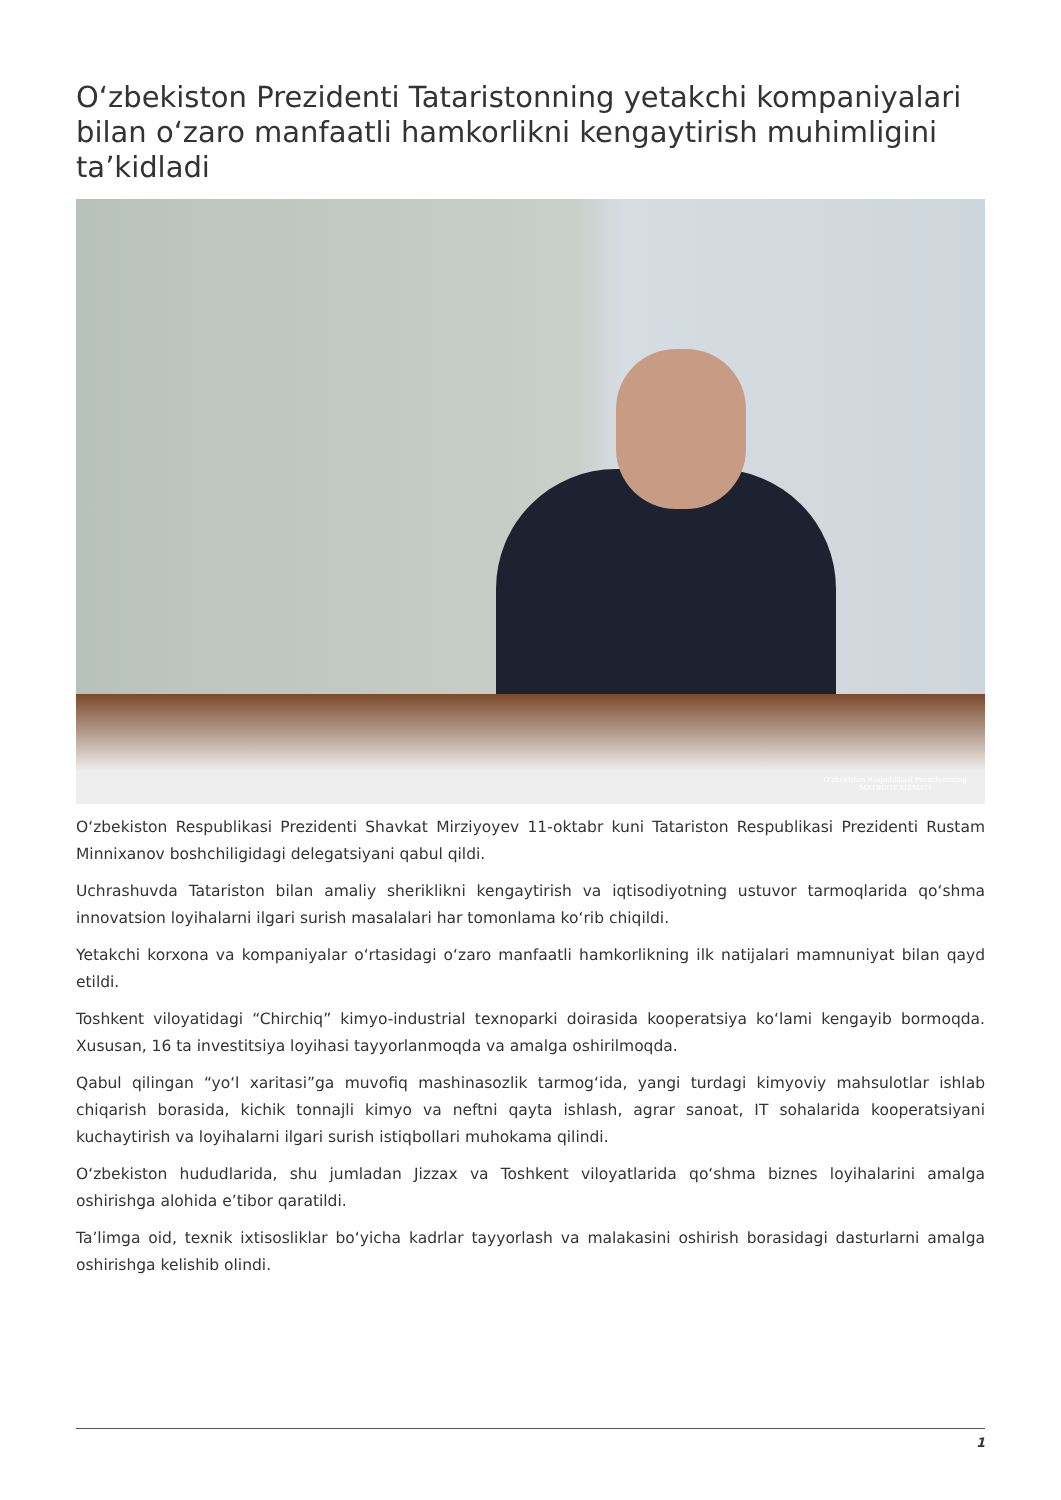O‘zbekiston Prezidenti Tataristonning yetakchi kompaniyalari bilan o‘zaro manfaatli hamkorlikni kengaytirish muhimligini ta’kidladi
O‘zbekiston Respublikasi Prezidentining
MATBUOT XIZMATI
O‘zbekiston Respublikasi Prezidenti Shavkat Mirziyoyev 11-oktabr kuni Tatariston Respublikasi Prezidenti Rustam Minnixanov boshchiligidagi delegatsiyani qabul qildi.
Uchrashuvda Tatariston bilan amaliy sheriklikni kengaytirish va iqtisodiyotning ustuvor tarmoqlarida qo‘shma innovatsion loyihalarni ilgari surish masalalari har tomonlama ko‘rib chiqildi.
Yetakchi korxona va kompaniyalar o‘rtasidagi o‘zaro manfaatli hamkorlikning ilk natijalari mamnuniyat bilan qayd etildi.
Toshkent viloyatidagi “Chirchiq” kimyo-industrial texnoparki doirasida kooperatsiya ko‘lami kengayib bormoqda. Xususan, 16 ta investitsiya loyihasi tayyorlanmoqda va amalga oshirilmoqda.
Qabul qilingan “yo‘l xaritasi”ga muvofiq mashinasozlik tarmog‘ida, yangi turdagi kimyoviy mahsulotlar ishlab chiqarish borasida, kichik tonnajli kimyo va neftni qayta ishlash, agrar sanoat, IT sohalarida kooperatsiyani kuchaytirish va loyihalarni ilgari surish istiqbollari muhokama qilindi.
O‘zbekiston hududlarida, shu jumladan Jizzax va Toshkent viloyatlarida qo‘shma biznes loyihalarini amalga oshirishga alohida e’tibor qaratildi.
Ta’limga oid, texnik ixtisosliklar bo‘yicha kadrlar tayyorlash va malakasini oshirish borasidagi dasturlarni amalga oshirishga kelishib olindi.
1